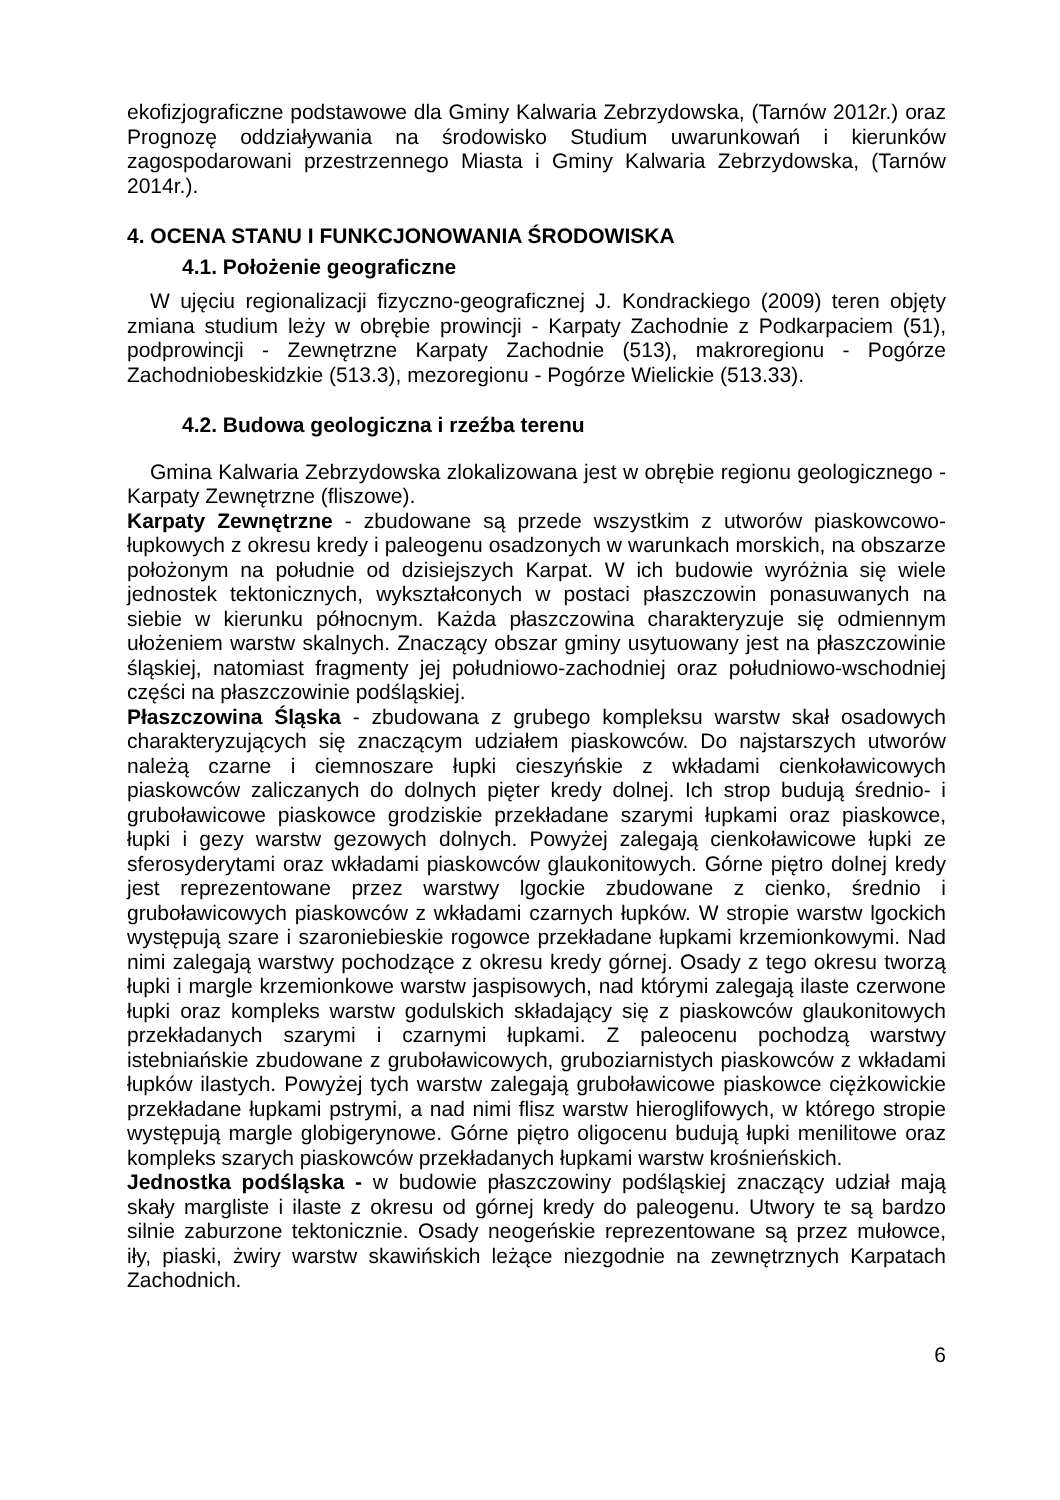ekofizjograficzne podstawowe dla Gminy Kalwaria Zebrzydowska, (Tarnów 2012r.) oraz Prognozę oddziaływania na środowisko Studium uwarunkowań i kierunków zagospodarowani przestrzennego Miasta i Gminy Kalwaria Zebrzydowska, (Tarnów 2014r.).
4. OCENA STANU I FUNKCJONOWANIA ŚRODOWISKA
4.1. Położenie geograficzne
W ujęciu regionalizacji fizyczno-geograficznej J. Kondrackiego (2009) teren objęty zmiana studium leży w obrębie prowincji - Karpaty Zachodnie z Podkarpaciem (51), podprowincji - Zewnętrzne Karpaty Zachodnie (513), makroregionu - Pogórze Zachodniobeskidzkie (513.3), mezoregionu - Pogórze Wielickie (513.33).
4.2. Budowa geologiczna i rzeźba terenu
Gmina Kalwaria Zebrzydowska zlokalizowana jest w obrębie regionu geologicznego - Karpaty Zewnętrzne (fliszowe).
Karpaty Zewnętrzne - zbudowane są przede wszystkim z utworów piaskowcowo-łupkowych z okresu kredy i paleogenu osadzonych w warunkach morskich, na obszarze położonym na południe od dzisiejszych Karpat. W ich budowie wyróżnia się wiele jednostek tektonicznych, wykształconych w postaci płaszczowin ponasuwanych na siebie w kierunku północnym. Każda płaszczowina charakteryzuje się odmiennym ułożeniem warstw skalnych. Znaczący obszar gminy usytuowany jest na płaszczowinie śląskiej, natomiast fragmenty jej południowo-zachodniej oraz południowo-wschodniej części na płaszczowinie podśląskiej.
Płaszczowina Śląska - zbudowana z grubego kompleksu warstw skał osadowych charakteryzujących się znaczącym udziałem piaskowców. Do najstarszych utworów należą czarne i ciemnoszare łupki cieszyńskie z wkładami cienkoławicowych piaskowców zaliczanych do dolnych pięter kredy dolnej. Ich strop budują średnio- i gruboławicowe piaskowce grodziskie przekładane szarymi łupkami oraz piaskowce, łupki i gezy warstw gezowych dolnych. Powyżej zalegają cienkoławicowe łupki ze sferosyderytami oraz wkładami piaskowców glaukonitowych. Górne piętro dolnej kredy jest reprezentowane przez warstwy lgockie zbudowane z cienko, średnio i gruboławicowych piaskowców z wkładami czarnych łupków. W stropie warstw lgockich występują szare i szaroniebieskie rogowce przekładane łupkami krzemionkowymi. Nad nimi zalegają warstwy pochodzące z okresu kredy górnej. Osady z tego okresu tworzą łupki i margle krzemionkowe warstw jaspisowych, nad którymi zalegają ilaste czerwone łupki oraz kompleks warstw godulskich składający się z piaskowców glaukonitowych przekładanych szarymi i czarnymi łupkami. Z paleocenu pochodzą warstwy istebniańskie zbudowane z gruboławicowych, gruboziarnistych piaskowców z wkładami łupków ilastych. Powyżej tych warstw zalegają gruboławicowe piaskowce ciężkowickie przekładane łupkami pstrymi, a nad nimi flisz warstw hieroglifowych, w którego stropie występują margle globigerynowe. Górne piętro oligocenu budują łupki menilitowe oraz kompleks szarych piaskowców przekładanych łupkami warstw krośnieńskich.
Jednostka podśląska - w budowie płaszczowiny podśląskiej znaczący udział mają skały margliste i ilaste z okresu od górnej kredy do paleogenu. Utwory te są bardzo silnie zaburzone tektonicznie. Osady neogeńskie reprezentowane są przez mułowce, iły, piaski, żwiry warstw skawińskich leżące niezgodnie na zewnętrznych Karpatach Zachodnich.
6